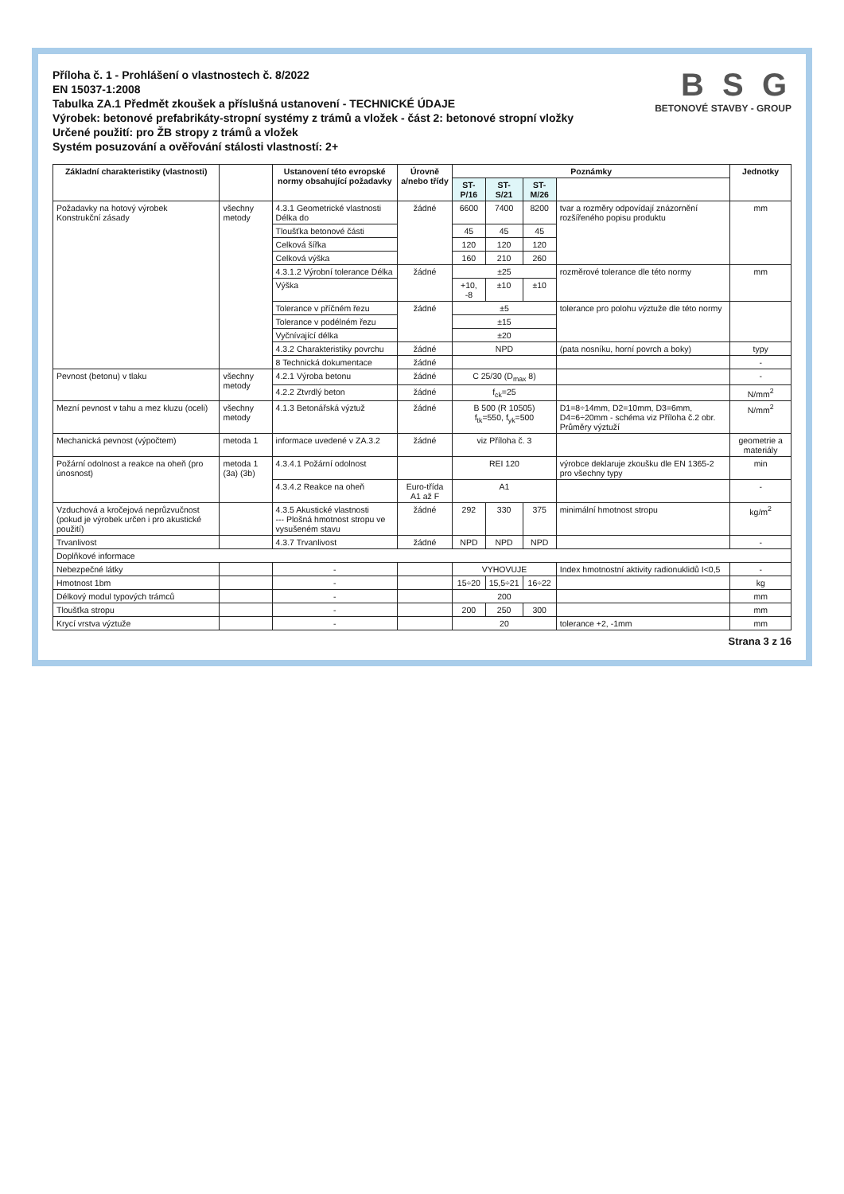Příloha č. 1 - Prohlášení o vlastnostech č. 8/2022
EN 15037-1:2008
Tabulka ZA.1 Předmět zkoušek a příslušná ustanovení - TECHNICKÉ ÚDAJE
Výrobek: betonové prefabrikáty-stropní systémy z trámů a vložek - část 2: betonové stropní vložky
Určené použití: pro ŽB stropy z trámů a vložek
Systém posuzování a ověřování stálosti vlastností: 2+
B S G
BETONOVÉ STAVBY - GROUP
| Základní charakteristiky (vlastnosti) | | Ustanovení této evropské normy obsahující požadavky | Úrovně a/nebo třídy | Poznámky | | | | Jednotky |
| --- | --- | --- | --- | --- | --- | --- | --- | --- |
| | | | | ST-P/16 | ST-S/21 | ST-M/26 | | |
| Požadavky na hotový výrobek Konstrukční zásady | všechny metody | 4.3.1 Geometrické vlastnosti Délka do | žádné | 6600 | 7400 | 8200 | tvar a rozměry odpovídají znázornění rozšířeného popisu produktu | mm |
| | | Tloušťka betonové části | | 45 | 45 | 45 | | |
| | | Celková šířka | | 120 | 120 | 120 | | |
| | | Celková výška | | 160 | 210 | 260 | | |
| | | 4.3.1.2 Výrobní tolerance Délka | žádné | ±25 | | | rozměrové tolerance dle této normy | mm |
| | | Výška | | +10, -8 | ±10 | ±10 | | |
| | | Tolerance v příčném řezu | žádné | ±5 | | | tolerance pro polohu výztuže dle této normy | |
| | | Tolerance v podélném řezu | | ±15 | | | | |
| | | Vyčnívající délka | | ±20 | | | | |
| | | 4.3.2 Charakteristiky povrchu | žádné | NPD | | | (pata nosníku, horní povrch a boky) | typy |
| | | 8 Technická dokumentace | žádné | | | | | - |
| Pevnost (betonu) v tlaku | všechny metody | 4.2.1 Výroba betonu | žádné | C 25/30 (D<sub>max</sub> 8) | | | | - |
| | | 4.2.2 Ztvrdlý beton | žádné | f<sub>ck</sub>=25 | | | | N/mm<sup>2</sup> |
| Mezní pevnost v tahu a mez kluzu (oceli) | všechny metody | 4.1.3 Betonářská výztuž | žádné | B 500 (R 10505) f<sub>tk</sub>=550, f<sub>yk</sub>=500 | | | D1=8÷14mm, D2=10mm, D3=6mm, D4=6÷20mm - schéma viz Příloha č.2 obr. Průměry výztuží | N/mm<sup>2</sup> |
| Mechanická pevnost (výpočtem) | metoda 1 | informace uvedené v ZA.3.2 | žádné | viz Příloha č. 3 | | | | geometrie a materiály |
| Požární odolnost a reakce na oheň (pro únosnost) | metoda 1 (3a) (3b) | 4.3.4.1 Požární odolnost | | REI 120 | | | výrobce deklaruje zkoušku dle EN 1365-2 pro všechny typy | min |
| | | 4.3.4.2 Reakce na oheň | Euro-třída A1 až F | A1 | | | | - |
| Vzduchová a kročejová neprůzvučnost (pokud je výrobek určen i pro akustické použití) | | 4.3.5 Akustické vlastnosti --- Plošná hmotnost stropu ve vysušeném stavu | žádné | 292 | 330 | 375 | minimální hmotnost stropu | kg/m<sup>2</sup> |
| Trvanlivost | | 4.3.7 Trvanlivost | žádné | NPD | NPD | NPD | | - |
| Doplňkové informace | | | | | | | | |
| Nebezpečné látky | | - | | VYHOVUJE | | | Index hmotnostní aktivity radionuklidů I<0,5 | - |
| Hmotnost 1bm | | - | | 15÷20 | 15,5÷21 | 16÷22 | | kg |
| Délkový modul typových trámců | | - | | 200 | | | | mm |
| Tloušťka stropu | | - | | 200 | 250 | 300 | | mm |
| Krycí vrstva výztuže | | - | | 20 | | | tolerance +2, -1mm | mm |
Strana 3 z 16